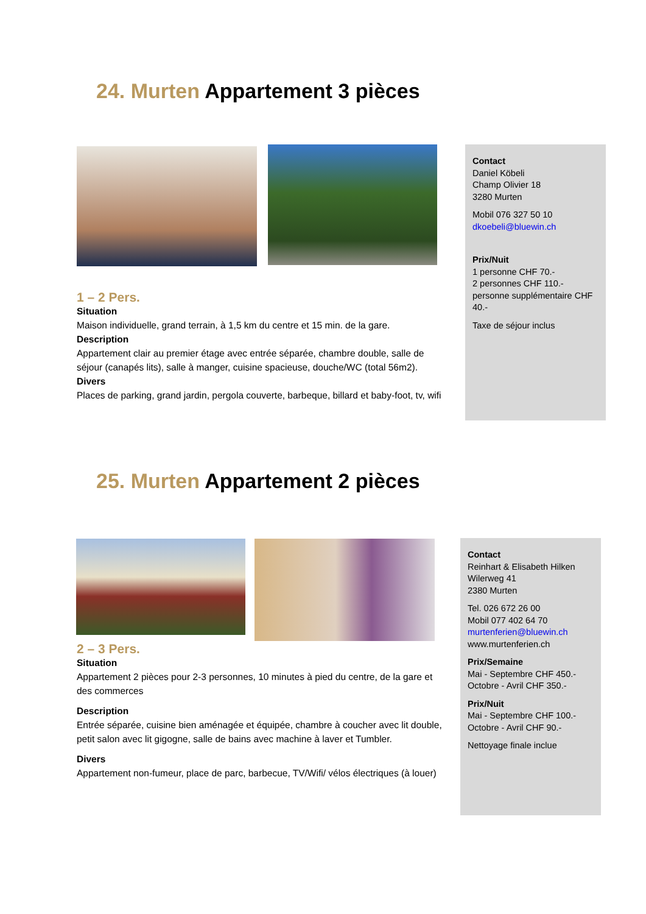24. Murten Appartement 3 pièces
Contact
Daniel Köbeli
Champ Olivier 18
3280 Murten
Mobil 076 327 50 10
dkoebeli@bluewin.ch
Prix/Nuit
1 personne CHF 70.-
2 personnes CHF 110.-
personne supplémentaire CHF 40.-
Taxe de séjour inclus
1 – 2 Pers.
Situation
Maison individuelle, grand terrain, à 1,5 km du centre et 15 min. de la gare.
Description
Appartement clair au premier étage avec entrée séparée, chambre double, salle de séjour (canapés lits), salle à manger, cuisine spacieuse, douche/WC (total 56m2).
Divers
Places de parking, grand jardin, pergola couverte, barbeque, billard et baby-foot, tv, wifi
25. Murten Appartement 2 pièces
Contact
Reinhart & Elisabeth Hilken
Wilerweg 41
2380 Murten
Tel. 026 672 26 00
Mobil 077 402 64 70
murtenferien@bluewin.ch
www.murtenferien.ch
Prix/Semaine
Mai - Septembre CHF 450.-
Octobre - Avril CHF 350.-
Prix/Nuit
Mai - Septembre CHF 100.-
Octobre - Avril CHF 90.-
Nettoyage finale inclue
2 – 3 Pers.
Situation
Appartement 2 pièces pour 2-3 personnes, 10 minutes à pied du centre, de la gare et des commerces
Description
Entrée séparée, cuisine bien aménagée et équipée, chambre à coucher avec lit double, petit salon avec lit gigogne, salle de bains avec machine à laver et Tumbler.
Divers
Appartement non-fumeur, place de parc, barbecue, TV/Wifi/ vélos électriques (à louer)